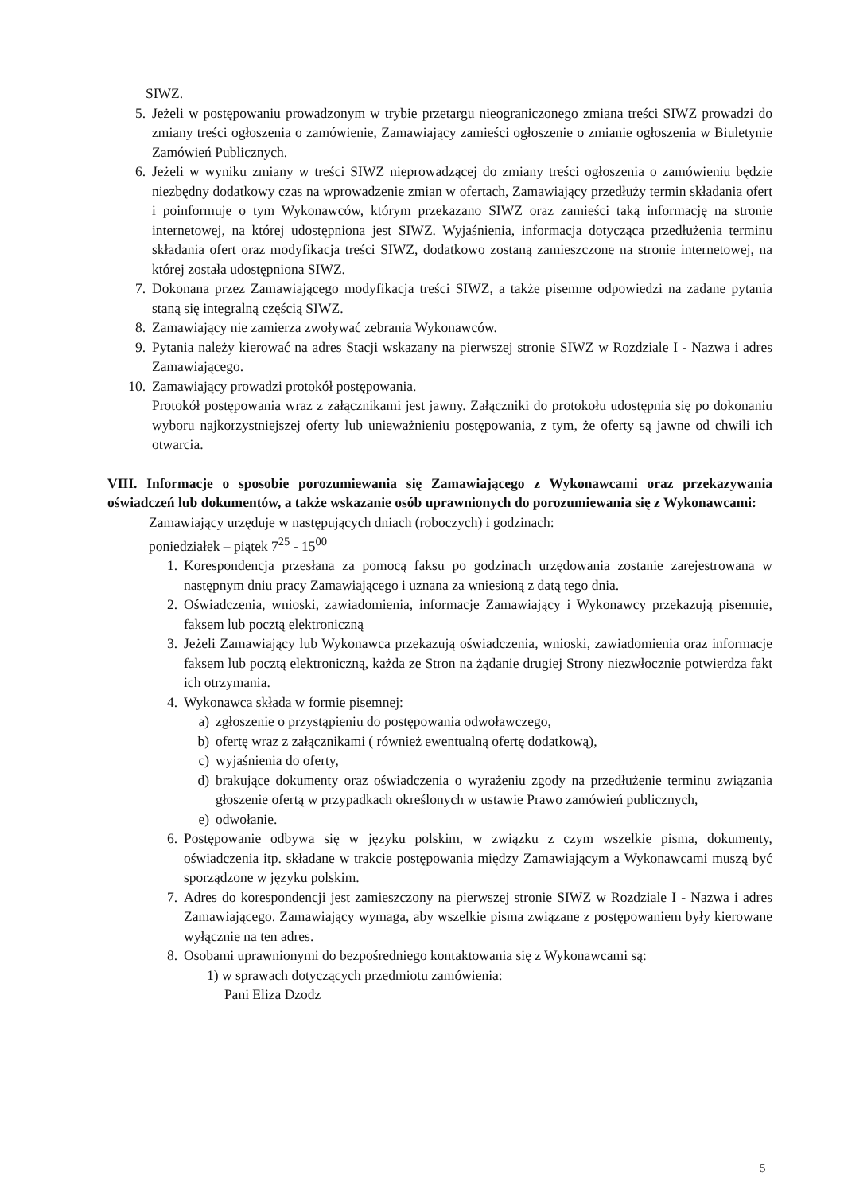SIWZ.
5. Jeżeli w postępowaniu prowadzonym w trybie przetargu nieograniczonego zmiana treści SIWZ prowadzi do zmiany treści ogłoszenia o zamówienie, Zamawiający zamieści ogłoszenie o zmianie ogłoszenia w Biuletynie Zamówień Publicznych.
6. Jeżeli w wyniku zmiany w treści SIWZ nieprowadzącej do zmiany treści ogłoszenia o zamówieniu będzie niezbędny dodatkowy czas na wprowadzenie zmian w ofertach, Zamawiający przedłuży termin składania ofert i poinformuje o tym Wykonawców, którym przekazano SIWZ oraz zamieści taką informację na stronie internetowej, na której udostępniona jest SIWZ. Wyjaśnienia, informacja dotycząca przedłużenia terminu składania ofert oraz modyfikacja treści SIWZ, dodatkowo zostaną zamieszczone na stronie internetowej, na której została udostępniona SIWZ.
7. Dokonana przez Zamawiającego modyfikacja treści SIWZ, a także pisemne odpowiedzi na zadane pytania staną się integralną częścią SIWZ.
8. Zamawiający nie zamierza zwoływać zebrania Wykonawców.
9. Pytania należy kierować na adres Stacji wskazany na pierwszej stronie SIWZ w Rozdziale I - Nazwa i adres Zamawiającego.
10. Zamawiający prowadzi protokół postępowania.
Protokół postępowania wraz z załącznikami jest jawny. Załączniki do protokołu udostępnia się po dokonaniu wyboru najkorzystniejszej oferty lub unieważnieniu postępowania, z tym, że oferty są jawne od chwili ich otwarcia.
VIII. Informacje o sposobie porozumiewania się Zamawiającego z Wykonawcami oraz przekazywania oświadczeń lub dokumentów, a także wskazanie osób uprawnionych do porozumiewania się z Wykonawcami:
Zamawiający urzęduje w następujących dniach (roboczych) i godzinach:
poniedziałek – piątek 7<sup>25</sup> - 15<sup>00</sup>
1. Korespondencja przesłana za pomocą faksu po godzinach urzędowania zostanie zarejestrowana w następnym dniu pracy Zamawiającego i uznana za wniesioną z datą tego dnia.
2. Oświadczenia, wnioski, zawiadomienia, informacje Zamawiający i Wykonawcy przekazują pisemnie, faksem lub pocztą elektroniczną
3. Jeżeli Zamawiający lub Wykonawca przekazują oświadczenia, wnioski, zawiadomienia oraz informacje faksem lub pocztą elektroniczną, każda ze Stron na żądanie drugiej Strony niezwłocznie potwierdza fakt ich otrzymania.
4. Wykonawca składa w formie pisemnej:
a) zgłoszenie o przystąpieniu do postępowania odwoławczego,
b) ofertę wraz z załącznikami ( również ewentualną ofertę dodatkową),
c) wyjaśnienia do oferty,
d) brakujące dokumenty oraz oświadczenia o wyrażeniu zgody na przedłużenie terminu związania głoszenie ofertą w przypadkach określonych w ustawie Prawo zamówień publicznych,
e) odwołanie.
6. Postępowanie odbywa się w języku polskim, w związku z czym wszelkie pisma, dokumenty, oświadczenia itp. składane w trakcie postępowania między Zamawiającym a Wykonawcami muszą być sporządzone w języku polskim.
7. Adres do korespondencji jest zamieszczony na pierwszej stronie SIWZ w Rozdziale I - Nazwa i adres Zamawiającego. Zamawiający wymaga, aby wszelkie pisma związane z postępowaniem były kierowane wyłącznie na ten adres.
8. Osobami uprawnionymi do bezpośredniego kontaktowania się z Wykonawcami są:
1) w sprawach dotyczących przedmiotu zamówienia:
Pani Eliza Dzodz
5